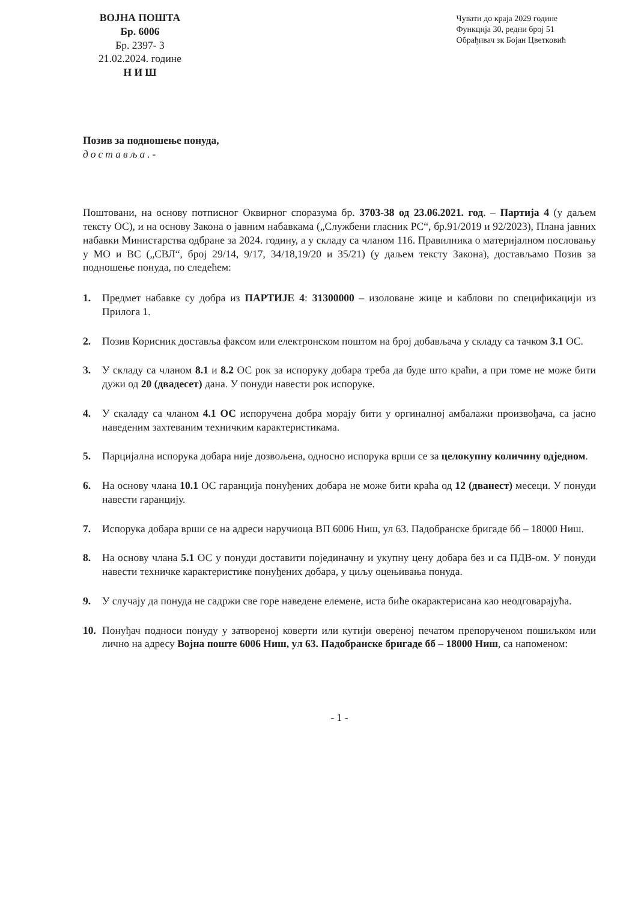ВОЈНА ПОШТА
Бр. 6006
Бр. 2397- 3
21.02.2024. године
Н И Ш
Чувати до краја 2029 године
Функција 30, редни број 51
Обрађивач зк Бојан Цветковић
Позив за подношење понуда,
доставља.-
Поштовани, на основу потписног Оквирног споразума бр. 3703-38 од 23.06.2021. год. – Партија 4 (у даљем тексту ОС), и на основу Закона о јавним набавкама („Службени гласник РС“, бр.91/2019 и 92/2023), Плана јавних набавки Министарства одбране за 2024. годину, а у складу са чланом 116. Правилника о материјалном пословању у МО и ВС („СВЛ“, број 29/14, 9/17, 34/18,19/20 и 35/21) (у даљем тексту Закона), достављамо Позив за подношење понуда, по следећем:
1. Предмет набавке су добра из ПАРТИЈЕ 4: 31300000 – изоловане жице и каблови по спецификацији из Прилога 1.
2. Позив Корисник доставља факсом или електронском поштом на број добављача у складу са тачком 3.1 ОС.
3. У складу са чланом 8.1 и 8.2 ОС рок за испоруку добара треба да буде што краћи, а при томе не може бити дужи од 20 (двадесет) дана. У понуди навести рок испоруке.
4. У скаладу са чланом 4.1 ОС испоручена добра морају бити у оргиналној амбалажи произвођача, са јасно наведеним захтеваним техничким карактеристикама.
5. Парцијална испорука добара није дозвољена, односно испорука врши се за целокупну количину одједном.
6. На основу члана 10.1 ОС гаранција понуђених добара не може бити краћа од 12 (дванест) месеци. У понуди навести гаранцију.
7. Испорука добара врши се на адреси наручиоца ВП 6006 Ниш, ул 63. Падобранске бригаде бб – 18000 Ниш.
8. На основу члана 5.1 ОС у понуди доставити појединачну и укупну цену добара без и са ПДВ-ом. У понуди навести техничке карактеристике понуђених добара, у циљу оцењивања понуда.
9. У случају да понуда не садржи све горе наведене елемене, иста биће окарактерисана као неодговарајућа.
10. Понуђач подноси понуду у затвореној коверти или кутији овереној печатом препорученом пошиљком или лично на адресу Војна поште 6006 Ниш, ул 63. Падобранске бригаде бб – 18000 Ниш, са напоменом:
- 1 -